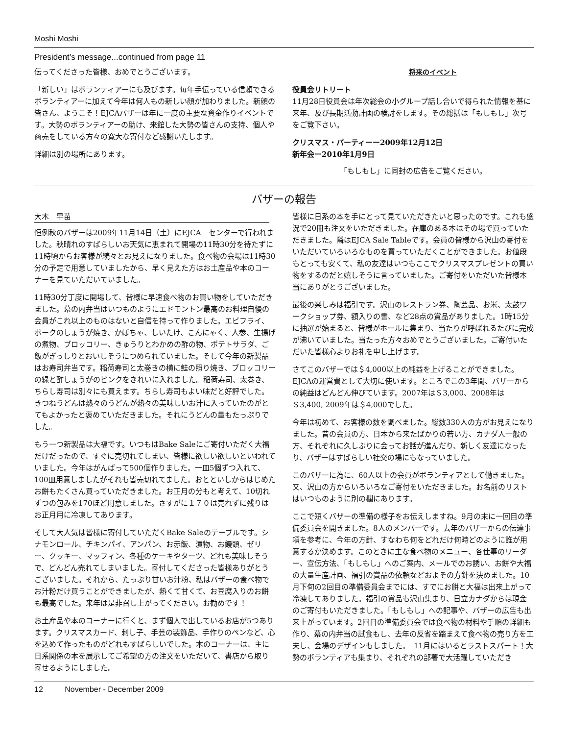Moshi Moshi
President’s message...continued from page 11
伝ってくださった皆様、おめでとうございます。
「新しい」はボランティアーにも及びます。毎年手伝っている信頼できるボランティアーに加えて今年は何人もの新しい顔が加わりました。新顔の皆さん、ようこそ！EJCAバザーは年に一度の主要な資金作りイベントです。大勢のボランティアーの助け、来館した大勢の皆さんの支持、個人や商売をしている方々の寛大な寄付など感謝いたします。
詳細は別の場所にあります。
将来のイベント
役員会リトリート
11月28日役員会は年次総会の小グループ話し合いで得られた情報を基に来年、及び長期活動計画の検討をします。その総括は「もしもし」次号をご覧下さい。
クリスマス・パーティーー2009年12月12日
新年会ー2010年1月9日
「もしもし」に同封の広告をご覧ください。
バザーの報告
大木　早苗
恒例秋のバザーは2009年11月14日（土）にEJCA　センターで行われました。秋晴れのすばらしいお天気に恵まれて開場の11時30分を待たずに11時頃からお客様が続々とお見えになりました。食べ物の会場は11時30分の予定で用意していましたから、早く見えた方はお土産品や本のコーナーを見ていただいていました。
11時30分丁度に開場して、皆様に早速食べ物のお買い物をしていただきました。幕の内弁当はいつものようにエドモントン最高のお料理自慢の会員がこれ以上のものはないと自信を持って作りました。エビフライ、ポークのしょうが焼き、かぼちゃ、しいたけ、こんにゃく、人参、生揚げの煮物、ブロッコリー、きゅうりとわかめの酢の物、ポテトサラダ、ご飯がぎっしりとおいしそうにつめられていました。そして今年の新製品はお寿司弁当です。稲荷寿司と太巻きの横に鮭の照り焼き、ブロッコリーの緑と酢しょうがのピンクをきれいに入れました。稲荷寿司、太巻き、ちらし寿司は別々にも買えます。ちらし寿司もよい味だと好評でした。きつねうどんは熱々のうどんが熱々の美味しいお汁に入っていたのがとてもよかったと褒めていただきました。それにうどんの量もたっぷりでした。
もう一つ新製品は大福です。いつもはBake Saleにご寄付いただく大福だけだったので、すぐに売切れてしまい、皆様に欲しい欲しいといわれていました。今年はがんばって500個作りました。一皿5個ずつ入れて、100皿用意しましたがそれも皆売切れてました。おとといしからはじめたお餅もたくさん買っていただきました。お正月の分もと考えて、10切れずつの包みを170ほど用意しました。さすがに１７０は売れずに残りはお正月用に冷凍してあります。
そして大人気は皆様に寄付していただくBake Saleのテーブルです。シナモンロール、チキンパイ、アンパン、お赤飯、漬物、お饅頭、ゼリー、クッキー、マッフィン、各種のケーキやターツ、どれも美味しそうで、どんどん売れてしまいました。寄付してくださった皆様ありがとうございました。それから、たっぷり甘いお汁粉、私はバザーの食べ物でお汁粉だけ買うことができましたが、熱くて甘くて、お豆腐入りのお餅も最高でした。来年は是非召し上がってください。お勧めです！
お土産品や本のコーナーに行くと、まず個人で出しているお店が5つあります。クリスマスカード、刺し子、手芸の装飾品、手作りのペンなど、心を込めて作ったものがどれもすばらしいでした。本のコーナーは、主に日系関係の本を展示してご希望の方の注文をいただいて、書店から取り寄せるようにしました。
皆様に日系の本を手にとって見ていただきたいと思ったのです。これも盛況で20冊も注文をいただきました。在庫のある本はその場で買っていただきました。隣はEJCA Sale Tableです。会員の皆様から沢山の寄付をいただいていろいろなものを買っていただくことができました。お値段もとっても安くて、私の友達はいつもここでクリスマスプレゼントの買い物をするのだと嬉しそうに言っていました。ご寄付をいただいた皆様本当にありがとうございました。
最後の楽しみは福引です。沢山のレストラン券、陶芸品、お米、太鼓ワークショップ券、額入りの書、など28点の賞品がありました。1時15分に抽選が始まると、皆様がホールに集まり、当たりが呼ばれるたびに完成が沸いていました。当たった方々おめでとうございました。ご寄付いただいた皆様心よりお礼を申し上げます。
さてこのバザーでは＄4,000以上の純益を上げることができました。EJCAの運営費として大切に使います。ところでこの3年間、バザーからの純益はどんどん伸びています。2007年は＄3,000、2008年は＄3,400, 2009年は＄4,000でした。
今年は初めて、お客様の数を調べました。総数330人の方がお見えになりました。昔の会員の方、日本から来たばかりの若い方、カナダ人一般の方、それぞれに久しぶりに会ってお話が進んだり、新しく友達になったり、バザーはすばらしい社交の場にもなっていました。
このバザーに為に、60人以上の会員がボランティアとして働きました。又、沢山の方からいろいろなご寄付をいただきました。お名前のリストはいつものように別の欄にあります。
ここで短くバザーの準備の様子をお伝えしますね。9月の末に一回目の準備委員会を開きました。8人のメンバーです。去年のバザーからの伝達事項を参考に、今年の方針、すなわち何をどれだけ何時どのように誰が用意するか決めます。このときに主な食べ物のメニュー、各仕事のリーダー、宣伝方法、「もしもし」へのご案内、メールでのお誘い、お餅や大福の大量生産計画、福引の賞品の依頼などおよその方針を決めました。10月下旬の2回目の準備委員会までには、すでにお餅と大福は出来上がって冷凍してありました。福引の賞品も沢山集まり、日立カナダからは現金のご寄付もいただきました。「もしもし」への記事や、バザーの広告も出来上がっています。2回目の準備委員会では食べ物の材料や手順の詳細も作り、幕の内弁当の試食もし、去年の反省を踏まえて食べ物の売り方を工夫し、会場のデザインもしました。　11月にはいるとラストスパート！大勢のボランティアも集まり、それぞれの部署で大活躍していただき
12 November - December 2009